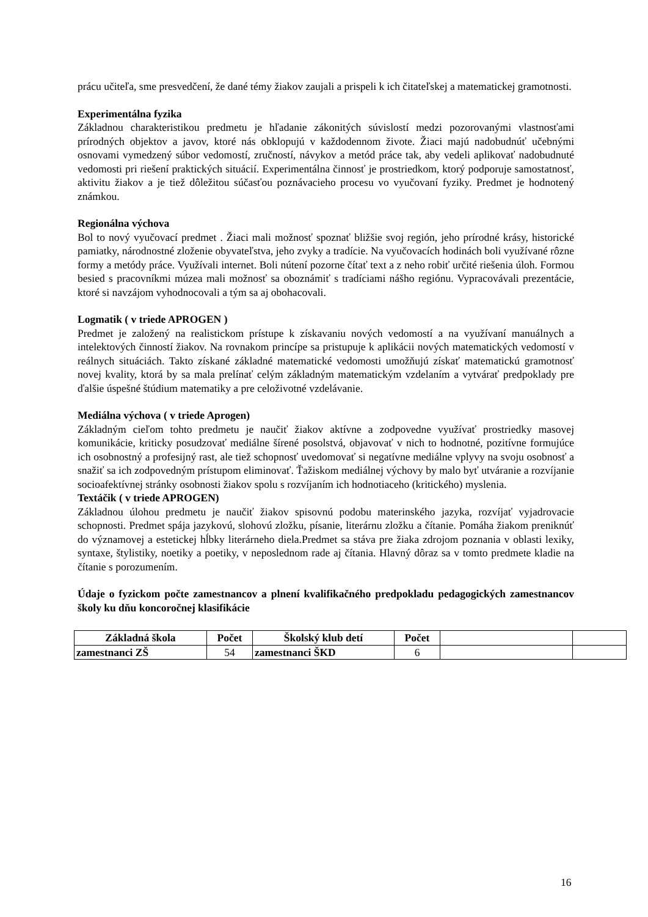prácu učiteľa, sme presvedčení, že dané témy žiakov zaujali a prispeli k ich čitateľskej a matematickej gramotnosti.
Experimentálna fyzika
Základnou charakteristikou predmetu je hľadanie zákonitých súvislostí medzi pozorovanými vlastnosťami prírodných objektov a javov, ktoré nás obklopujú v každodennom živote. Žiaci majú nadobudnúť učebnými osnovami vymedzený súbor vedomostí, zručností, návykov a metód práce tak, aby vedeli aplikovať nadobudnuté vedomosti pri riešení praktických situácií. Experimentálna činnosť je prostriedkom, ktorý podporuje samostatnosť, aktivitu žiakov a je tiež dôležitou súčasťou poznávacieho procesu vo vyučovaní fyziky. Predmet je hodnotený známkou.
Regionálna výchova
Bol to nový vyučovací predmet . Žiaci mali možnosť spoznať bližšie svoj región, jeho prírodné krásy, historické pamiatky, národnostné zloženie obyvateľstva, jeho zvyky a tradície. Na vyučovacích hodinách boli využívané rôzne formy a metódy práce. Využívali internet. Boli nútení pozorne čítať text a z neho robiť určité riešenia úloh. Formou besied s pracovníkmi múzea mali možnosť sa oboznámiť s tradíciami nášho regiónu. Vypracovávali prezentácie, ktoré si navzájom vyhodnocovali a tým sa aj obohacovali.
Logmatik ( v triede APROGEN )
Predmet je založený na realistickom prístupe k získavaniu nových vedomostí a na využívaní manuálnych a intelektových činností žiakov. Na rovnakom princípe sa pristupuje k aplikácii nových matematických vedomostí v reálnych situáciách. Takto získané základné matematické vedomosti umožňujú získať matematickú gramotnosť novej kvality, ktorá by sa mala prelínať celým základným matematickým vzdelaním a vytvárať predpoklady pre ďalšie úspešné štúdium matematiky a pre celoživotné vzdelávanie.
Mediálna výchova ( v triede Aprogen)
Základným cieľom tohto predmetu je naučiť žiakov aktívne a zodpovedne využívať prostriedky masovej komunikácie, kriticky posudzovať mediálne šírené posolstvá, objavovať v nich to hodnotné, pozitívne formujúce ich osobnostný a profesijný rast, ale tiež schopnosť uvedomovať si negatívne mediálne vplyvy na svoju osobnosť a snažiť sa ich zodpovedným prístupom eliminovať. Ťažiskom mediálnej výchovy by malo byť utváranie a rozvíjanie socioafektívnej stránky osobnosti žiakov spolu s rozvíjaním ich hodnotiaceho (kritického) myslenia.
Textáčik ( v triede APROGEN)
Základnou úlohou predmetu je naučiť žiakov spisovnú podobu materinského jazyka, rozvíjať vyjadrovacie schopnosti. Predmet spája jazykovú, slohovú zložku, písanie, literárnu zložku a čítanie. Pomáha žiakom preniknúť do významovej a estetickej hĺbky literárneho diela.Predmet sa stáva pre žiaka zdrojom poznania v oblasti lexiky, syntaxe, štylistiky, noetiky a poetiky, v neposlednom rade aj čítania. Hlavný dôraz sa v tomto predmete kladie na čítanie s porozumením.
Údaje o fyzickom počte zamestnancov a plnení kvalifikačného predpokladu pedagogických zamestnancov školy ku dňu koncoročnej klasifikácie
| Základná škola | Počet | Školský klub detí | Počet | | |
| zamestnanci ZŠ | 54 | zamestnanci ŠKD | 6 | | |
16